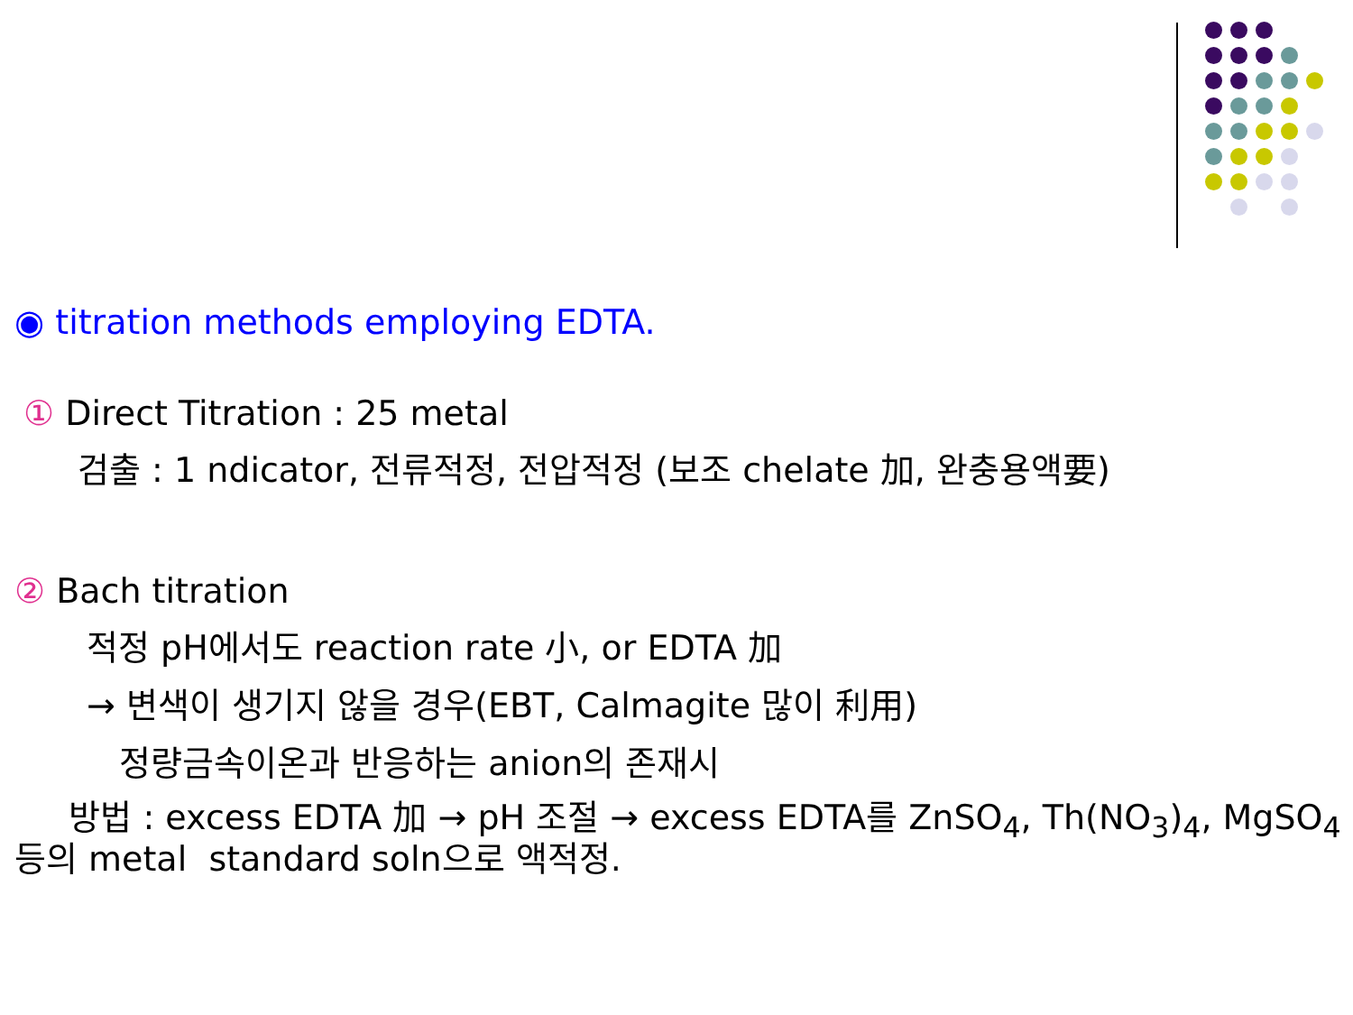◉ titration methods employing EDTA.
① Direct Titration : 25 metal
검출 : 1 ndicator, 전류적정, 전압적정 (보조 chelate 加, 완충용액要)
② Bach titration
적정 pH에서도 reaction rate 小, or EDTA 加
→ 변색이 생기지 않을 경우(EBT, Calmagite 많이 利用)
정량금속이온과 반응하는 anion의 존재시
방법 : excess EDTA 加 → pH 조절 → excess EDTA를 ZnSO<sub>4</sub>, Th(NO<sub>3</sub>)<sub>4</sub>, MgSO<sub>4</sub> 등의 metal standard soln으로 액적정.